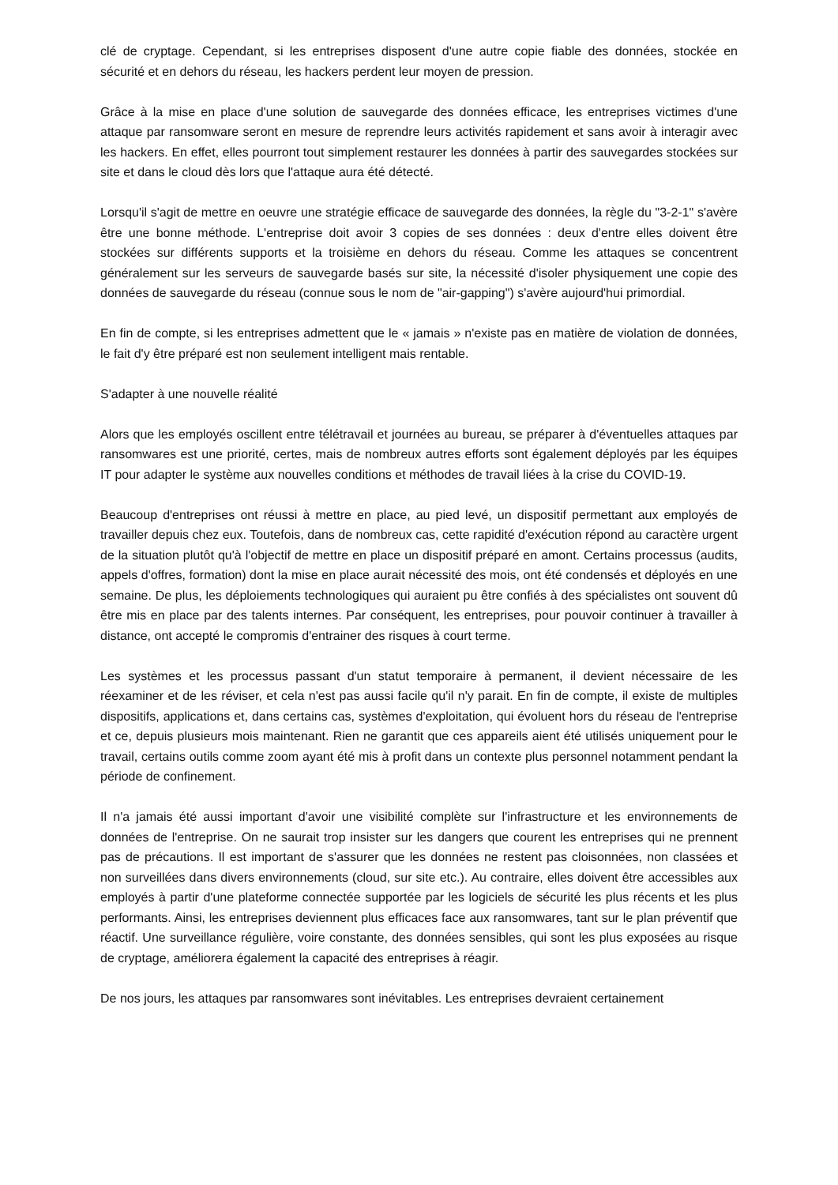clé de cryptage. Cependant, si les entreprises disposent d'une autre copie fiable des données, stockée en sécurité et en dehors du réseau, les hackers perdent leur moyen de pression.
Grâce à la mise en place d'une solution de sauvegarde des données efficace, les entreprises victimes d'une attaque par ransomware seront en mesure de reprendre leurs activités rapidement et sans avoir à interagir avec les hackers. En effet, elles pourront tout simplement restaurer les données à partir des sauvegardes stockées sur site et dans le cloud dès lors que l'attaque aura été détecté.
Lorsqu'il s'agit de mettre en oeuvre une stratégie efficace de sauvegarde des données, la règle du "3-2-1" s'avère être une bonne méthode. L'entreprise doit avoir 3 copies de ses données : deux d'entre elles doivent être stockées sur différents supports et la troisième en dehors du réseau. Comme les attaques se concentrent généralement sur les serveurs de sauvegarde basés sur site, la nécessité d'isoler physiquement une copie des données de sauvegarde du réseau (connue sous le nom de "air-gapping") s'avère aujourd'hui primordial.
En fin de compte, si les entreprises admettent que le « jamais » n'existe pas en matière de violation de données, le fait d'y être préparé est non seulement intelligent mais rentable.
S'adapter à une nouvelle réalité
Alors que les employés oscillent entre télétravail et journées au bureau, se préparer à d'éventuelles attaques par ransomwares est une priorité, certes, mais de nombreux autres efforts sont également déployés par les équipes IT pour adapter le système aux nouvelles conditions et méthodes de travail liées à la crise du COVID-19.
Beaucoup d'entreprises ont réussi à mettre en place, au pied levé, un dispositif permettant aux employés de travailler depuis chez eux. Toutefois, dans de nombreux cas, cette rapidité d'exécution répond au caractère urgent de la situation plutôt qu'à l'objectif de mettre en place un dispositif préparé en amont. Certains processus (audits, appels d'offres, formation) dont la mise en place aurait nécessité des mois, ont été condensés et déployés en une semaine. De plus, les déploiements technologiques qui auraient pu être confiés à des spécialistes ont souvent dû être mis en place par des talents internes. Par conséquent, les entreprises, pour pouvoir continuer à travailler à distance, ont accepté le compromis d'entrainer des risques à court terme.
Les systèmes et les processus passant d'un statut temporaire à permanent, il devient nécessaire de les réexaminer et de les réviser, et cela n'est pas aussi facile qu'il n'y parait. En fin de compte, il existe de multiples dispositifs, applications et, dans certains cas, systèmes d'exploitation, qui évoluent hors du réseau de l'entreprise et ce, depuis plusieurs mois maintenant. Rien ne garantit que ces appareils aient été utilisés uniquement pour le travail, certains outils comme zoom ayant été mis à profit dans un contexte plus personnel notamment pendant la période de confinement.
Il n'a jamais été aussi important d'avoir une visibilité complète sur l'infrastructure et les environnements de données de l'entreprise. On ne saurait trop insister sur les dangers que courent les entreprises qui ne prennent pas de précautions. Il est important de s'assurer que les données ne restent pas cloisonnées, non classées et non surveillées dans divers environnements (cloud, sur site etc.). Au contraire, elles doivent être accessibles aux employés à partir d'une plateforme connectée supportée par les logiciels de sécurité les plus récents et les plus performants. Ainsi, les entreprises deviennent plus efficaces face aux ransomwares, tant sur le plan préventif que réactif. Une surveillance régulière, voire constante, des données sensibles, qui sont les plus exposées au risque de cryptage, améliorera également la capacité des entreprises à réagir.
De nos jours, les attaques par ransomwares sont inévitables. Les entreprises devraient certainement